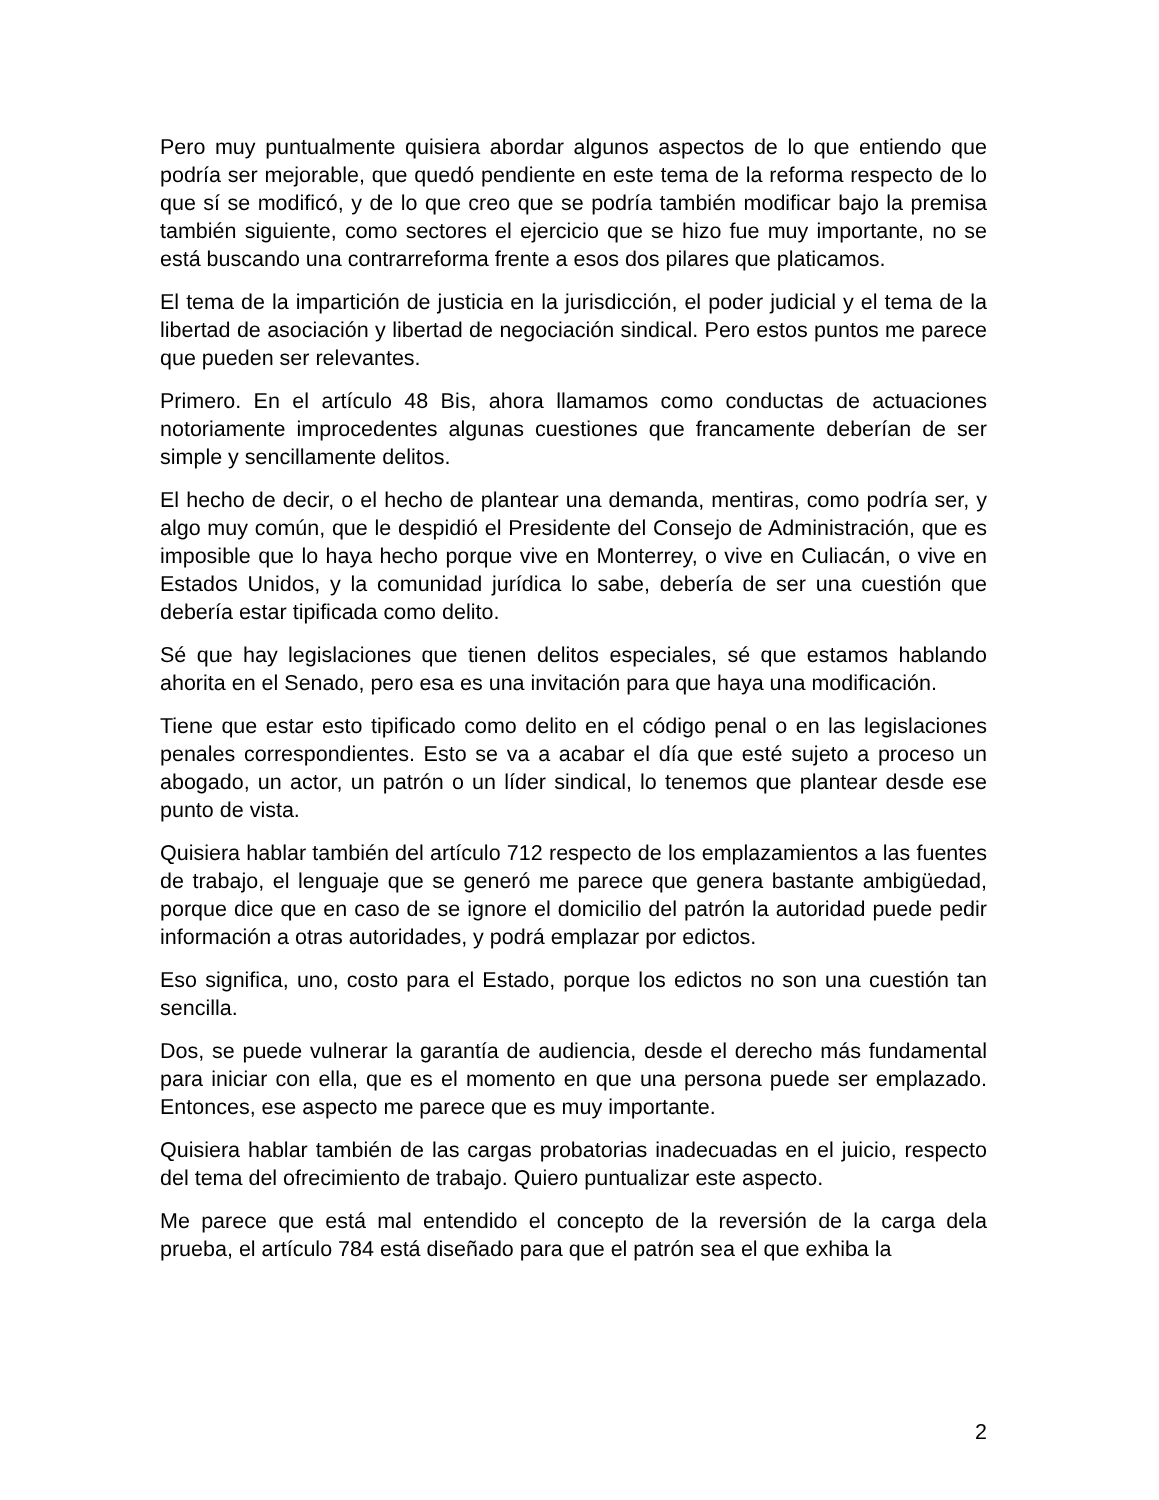Pero muy puntualmente quisiera abordar algunos aspectos de lo que entiendo que podría ser mejorable, que quedó pendiente en este tema de la reforma respecto de lo que sí se modificó, y de lo que creo que se podría también modificar bajo la premisa también siguiente, como sectores el ejercicio que se hizo fue muy importante, no se está buscando una contrarreforma frente a esos dos pilares que platicamos.
El tema de la impartición de justicia en la jurisdicción, el poder judicial y el tema de la libertad de asociación y libertad de negociación sindical. Pero estos puntos me parece que pueden ser relevantes.
Primero. En el artículo 48 Bis, ahora llamamos como conductas de actuaciones notoriamente improcedentes algunas cuestiones que francamente deberían de ser simple y sencillamente delitos.
El hecho de decir, o el hecho de plantear una demanda, mentiras, como podría ser, y algo muy común, que le despidió el Presidente del Consejo de Administración, que es imposible que lo haya hecho porque vive en Monterrey, o vive en Culiacán, o vive en Estados Unidos, y la comunidad jurídica lo sabe, debería de ser una cuestión que debería estar tipificada como delito.
Sé que hay legislaciones que tienen delitos especiales, sé que estamos hablando ahorita en el Senado, pero esa es una invitación para que haya una modificación.
Tiene que estar esto tipificado como delito en el código penal o en las legislaciones penales correspondientes. Esto se va a acabar el día que esté sujeto a proceso un abogado, un actor, un patrón o un líder sindical, lo tenemos que plantear desde ese punto de vista.
Quisiera hablar también del artículo 712 respecto de los emplazamientos a las fuentes de trabajo, el lenguaje que se generó me parece que genera bastante ambigüedad, porque dice que en caso de se ignore el domicilio del patrón la autoridad puede pedir información a otras autoridades, y podrá emplazar por edictos.
Eso significa, uno, costo para el Estado, porque los edictos no son una cuestión tan sencilla.
Dos, se puede vulnerar la garantía de audiencia, desde el derecho más fundamental para iniciar con ella, que es el momento en que una persona puede ser emplazado. Entonces, ese aspecto me parece que es muy importante.
Quisiera hablar también de las cargas probatorias inadecuadas en el juicio, respecto del tema del ofrecimiento de trabajo. Quiero puntualizar este aspecto.
Me parece que está mal entendido el concepto de la reversión de la carga dela prueba, el artículo 784 está diseñado para que el patrón sea el que exhiba la
2